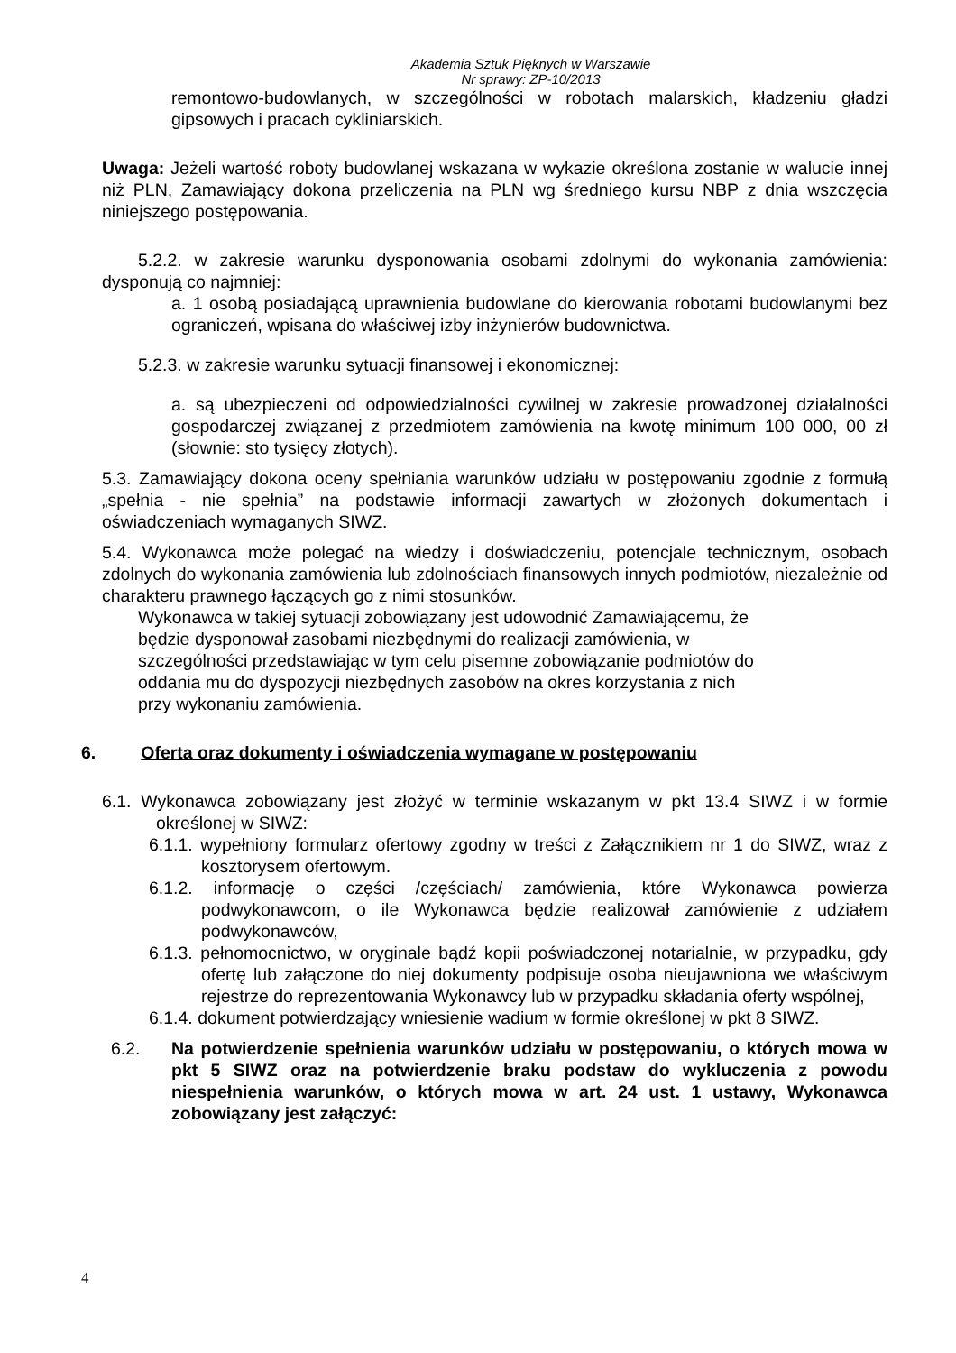Akademia Sztuk Pięknych w Warszawie
Nr sprawy: ZP-10/2013
remontowo-budowlanych, w szczególności w robotach malarskich, kładzeniu gładzi gipsowych i pracach cykliniarskich.
Uwaga: Jeżeli wartość roboty budowlanej wskazana w wykazie określona zostanie w walucie innej niż PLN, Zamawiający dokona przeliczenia na PLN wg średniego kursu NBP z dnia wszczęcia niniejszego postępowania.
5.2.2. w zakresie warunku dysponowania osobami zdolnymi do wykonania zamówienia: dysponują co najmniej:
a. 1 osobą posiadającą uprawnienia budowlane do kierowania robotami budowlanymi bez ograniczeń, wpisana do właściwej izby inżynierów budownictwa.
5.2.3. w zakresie warunku sytuacji finansowej i ekonomicznej:
a. są ubezpieczeni od odpowiedzialności cywilnej w zakresie prowadzonej działalności gospodarczej związanej z przedmiotem zamówienia na kwotę minimum 100 000, 00 zł (słownie: sto tysięcy złotych).
5.3. Zamawiający dokona oceny spełniania warunków udziału w postępowaniu zgodnie z formułą „spełnia - nie spełnia” na podstawie informacji zawartych w złożonych dokumentach i oświadczeniach wymaganych SIWZ.
5.4. Wykonawca może polegać na wiedzy i doświadczeniu, potencjale technicznym, osobach zdolnych do wykonania zamówienia lub zdolnościach finansowych innych podmiotów, niezależnie od charakteru prawnego łączących go z nimi stosunków.
Wykonawca w takiej sytuacji zobowiązany jest udowodnić Zamawiającemu, że będzie dysponował zasobami niezbędnymi do realizacji zamówienia, w szczególności przedstawiając w tym celu pisemne zobowiązanie podmiotów do oddania mu do dyspozycji niezbędnych zasobów na okres korzystania z nich przy wykonaniu zamówienia.
6. Oferta oraz dokumenty i oświadczenia wymagane w postępowaniu
6.1. Wykonawca zobowiązany jest złożyć w terminie wskazanym w pkt 13.4 SIWZ i w formie określonej w SIWZ:
6.1.1. wypełniony formularz ofertowy zgodny w treści z Załącznikiem nr 1 do SIWZ, wraz z kosztorysem ofertowym.
6.1.2. informację o części /częściach/ zamówienia, które Wykonawca powierza podwykonawcom, o ile Wykonawca będzie realizował zamówienie z udziałem podwykonawców,
6.1.3. pełnomocnictwo, w oryginale bądź kopii poświadczonej notarialnie, w przypadku, gdy ofertę lub załączone do niej dokumenty podpisuje osoba nieujawniona we właściwym rejestrze do reprezentowania Wykonawcy lub w przypadku składania oferty wspólnej,
6.1.4. dokument potwierdzający wniesienie wadium w formie określonej w pkt 8 SIWZ.
6.2. Na potwierdzenie spełnienia warunków udziału w postępowaniu, o których mowa w pkt 5 SIWZ oraz na potwierdzenie braku podstaw do wykluczenia z powodu niespełnienia warunków, o których mowa w art. 24 ust. 1 ustawy, Wykonawca zobowiązany jest załączyć:
4